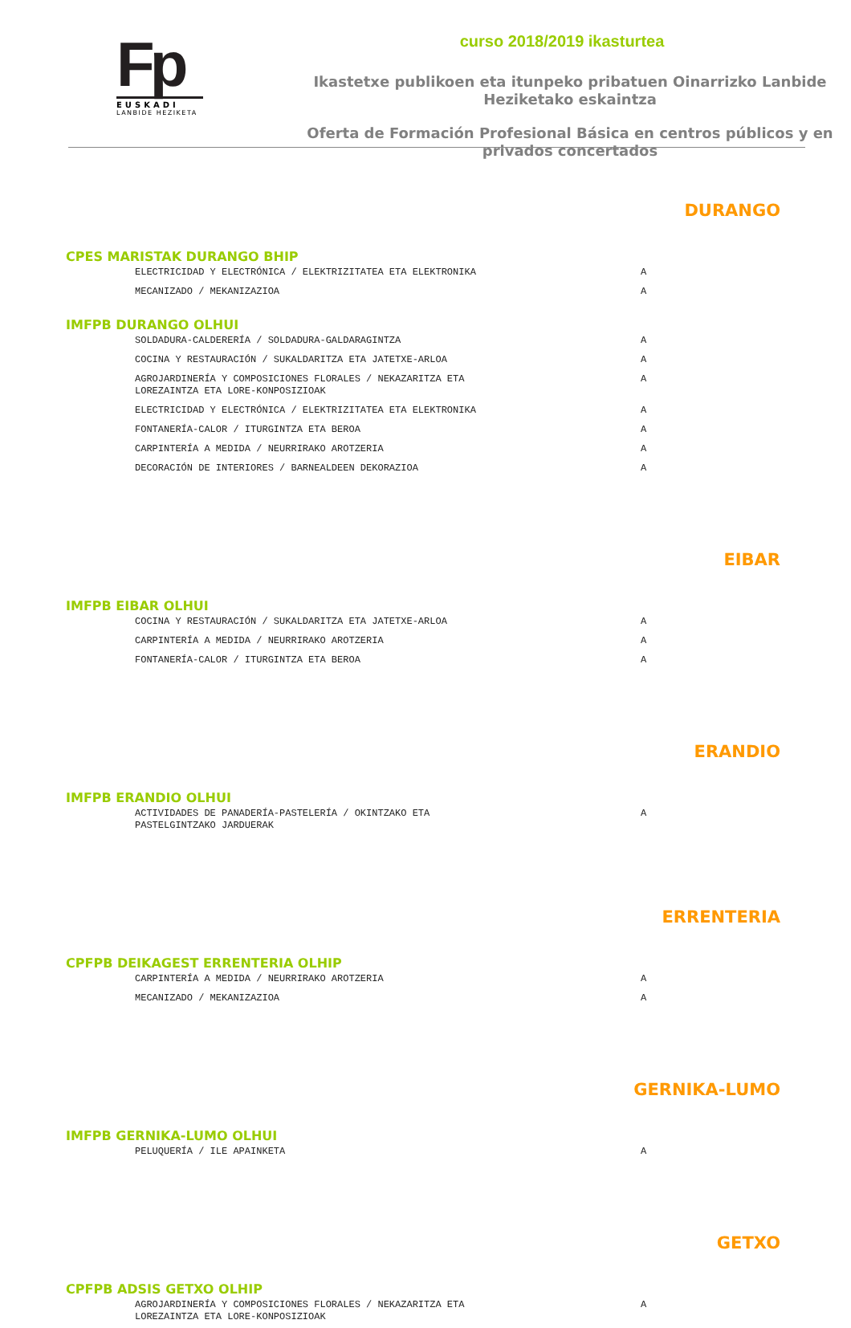Fp
EUSKADI
LANBIDE HEZIKETA
curso 2018/2019 ikasturtea
Ikastetxe publikoen eta itunpeko pribatuen Oinarrizko Lanbide Heziketako eskaintza
Oferta de Formación Profesional Básica en centros públicos y en privados concertados
DURANGO
CPES MARISTAK DURANGO BHIP
| ELECTRICIDAD Y ELECTRÓNICA / ELEKTRIZITATEA ETA ELEKTRONIKA | A |
| MECANIZADO / MEKANIZAZIOA | A |
IMFPB DURANGO OLHUI
| SOLDADURA-CALDERERÍA / SOLDADURA-GALDARAGINTZA | A |
| COCINA Y RESTAURACIÓN / SUKALDARITZA ETA JATETXE-ARLOA | A |
| AGROJARDINERÍA Y COMPOSICIONES FLORALES / NEKAZARITZA ETA LOREZAINTZA ETA LORE-KONPOSIZIOAK | A |
| ELECTRICIDAD Y ELECTRÓNICA / ELEKTRIZITATEA ETA ELEKTRONIKA | A |
| FONTANERÍA-CALOR / ITURGINTZA ETA BEROA | A |
| CARPINTERÍA A MEDIDA / NEURRIRAKO AROTZERIA | A |
| DECORACIÓN DE INTERIORES / BARNEALDEEN DEKORAZIOA | A |
EIBAR
IMFPB EIBAR OLHUI
| COCINA Y RESTAURACIÓN / SUKALDARITZA ETA JATETXE-ARLOA | A |
| CARPINTERÍA A MEDIDA / NEURRIRAKO AROTZERIA | A |
| FONTANERÍA-CALOR / ITURGINTZA ETA BEROA | A |
ERANDIO
IMFPB ERANDIO OLHUI
| ACTIVIDADES DE PANADERÍA-PASTELERÍA / OKINTZAKO ETA PASTELGINTZAKO JARDUERAK | A |
ERRENTERIA
CPFPB DEIKAGEST ERRENTERIA OLHIP
| CARPINTERÍA A MEDIDA / NEURRIRAKO AROTZERIA | A |
| MECANIZADO / MEKANIZAZIOA | A |
GERNIKA-LUMO
IMFPB GERNIKA-LUMO OLHUI
| PELUQUERÍA / ILE APAINKETA | A |
GETXO
CPFPB ADSIS GETXO OLHIP
| AGROJARDINERÍA Y COMPOSICIONES FLORALES / NEKAZARITZA ETA LOREZAINTZA ETA LORE-KONPOSIZIOAK | A |